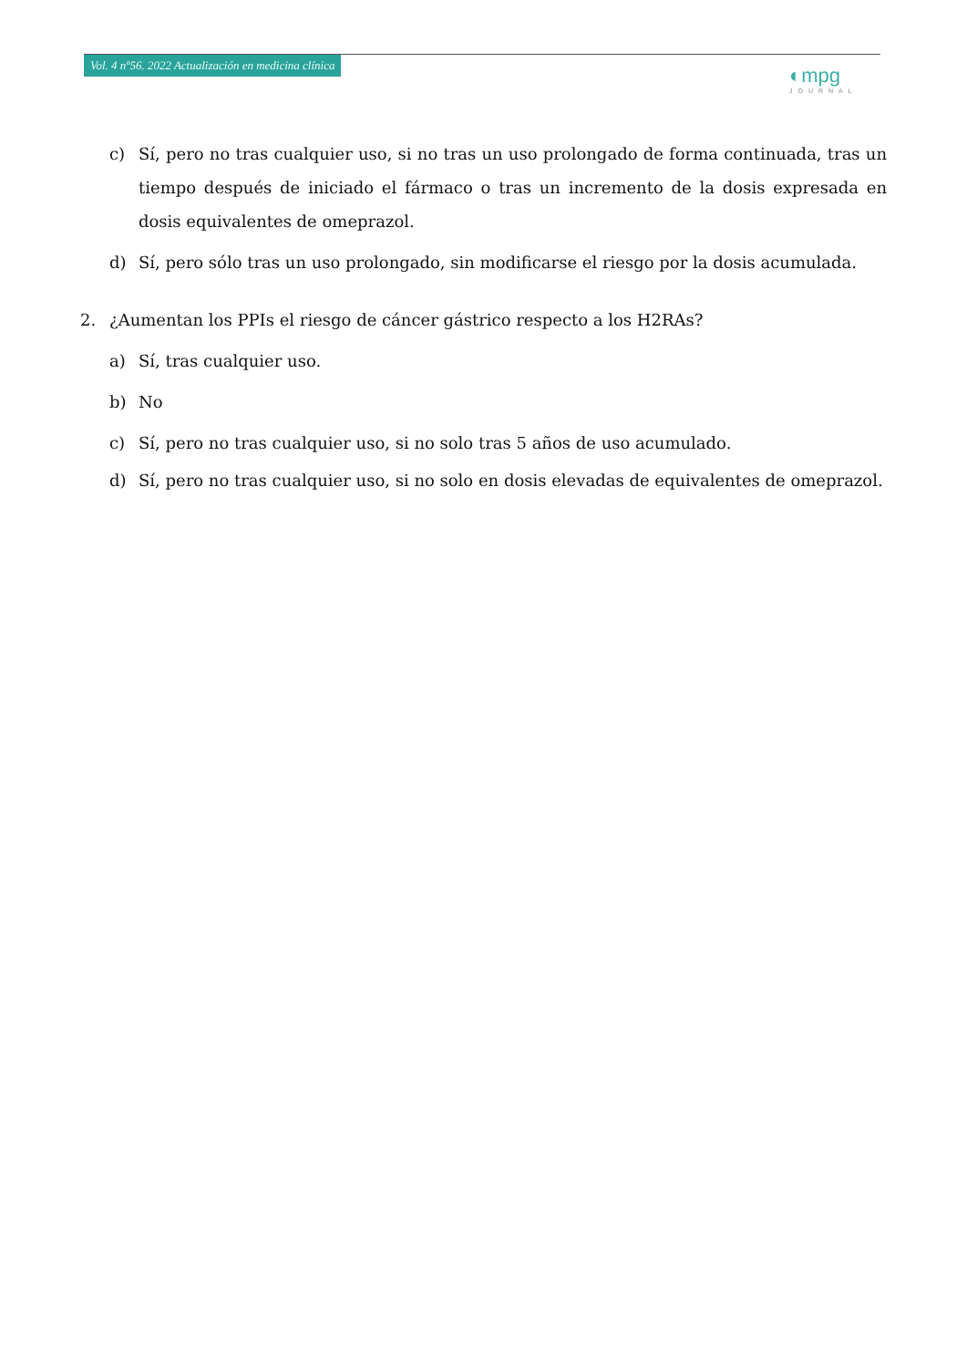Vol. 4 nº56. 2022 Actualización en medicina clínica
◐mpg
JOURNAL
c) Sí, pero no tras cualquier uso, si no tras un uso prolongado de forma continuada, tras un tiempo después de iniciado el fármaco o tras un incremento de la dosis expresada en dosis equivalentes de omeprazol.
d) Sí, pero sólo tras un uso prolongado, sin modificarse el riesgo por la dosis acumulada.
2. ¿Aumentan los PPIs el riesgo de cáncer gástrico respecto a los H2RAs?
a) Sí, tras cualquier uso.
b) No
c) Sí, pero no tras cualquier uso, si no solo tras 5 años de uso acumulado.
d) Sí, pero no tras cualquier uso, si no solo en dosis elevadas de equivalentes de omeprazol.